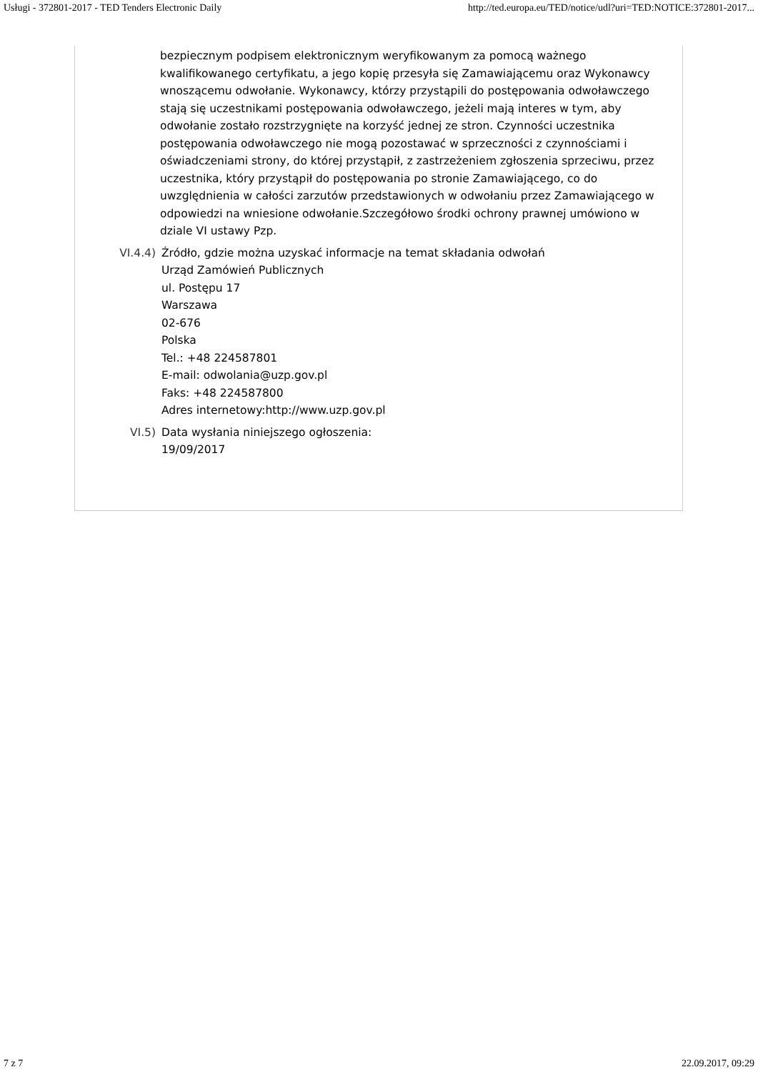Usługi - 372801-2017 - TED Tenders Electronic Daily http://ted.europa.eu/TED/notice/udl?uri=TED:NOTICE:372801-2017...
bezpiecznym podpisem elektronicznym weryfikowanym za pomocą ważnego kwalifikowanego certyfikatu, a jego kopię przesyła się Zamawiającemu oraz Wykonawcy wnoszącemu odwołanie. Wykonawcy, którzy przystąpili do postępowania odwoławczego stają się uczestnikami postępowania odwoławczego, jeżeli mają interes w tym, aby odwołanie zostało rozstrzygnięte na korzyść jednej ze stron. Czynności uczestnika postępowania odwoławczego nie mogą pozostawać w sprzeczności z czynnościami i oświadczeniami strony, do której przystąpił, z zastrzeżeniem zgłoszenia sprzeciwu, przez uczestnika, który przystąpił do postępowania po stronie Zamawiającego, co do uwzględnienia w całości zarzutów przedstawionych w odwołaniu przez Zamawiającego w odpowiedzi na wniesione odwołanie.Szczegółowo środki ochrony prawnej umówiono w dziale VI ustawy Pzp.
VI.4.4) Źródło, gdzie można uzyskać informacje na temat składania odwołań
Urząd Zamówień Publicznych
ul. Postępu 17
Warszawa
02-676
Polska
Tel.: +48 224587801
E-mail: odwolania@uzp.gov.pl
Faks: +48 224587800
Adres internetowy:http://www.uzp.gov.pl
VI.5) Data wysłania niniejszego ogłoszenia:
19/09/2017
7 z 7 22.09.2017, 09:29